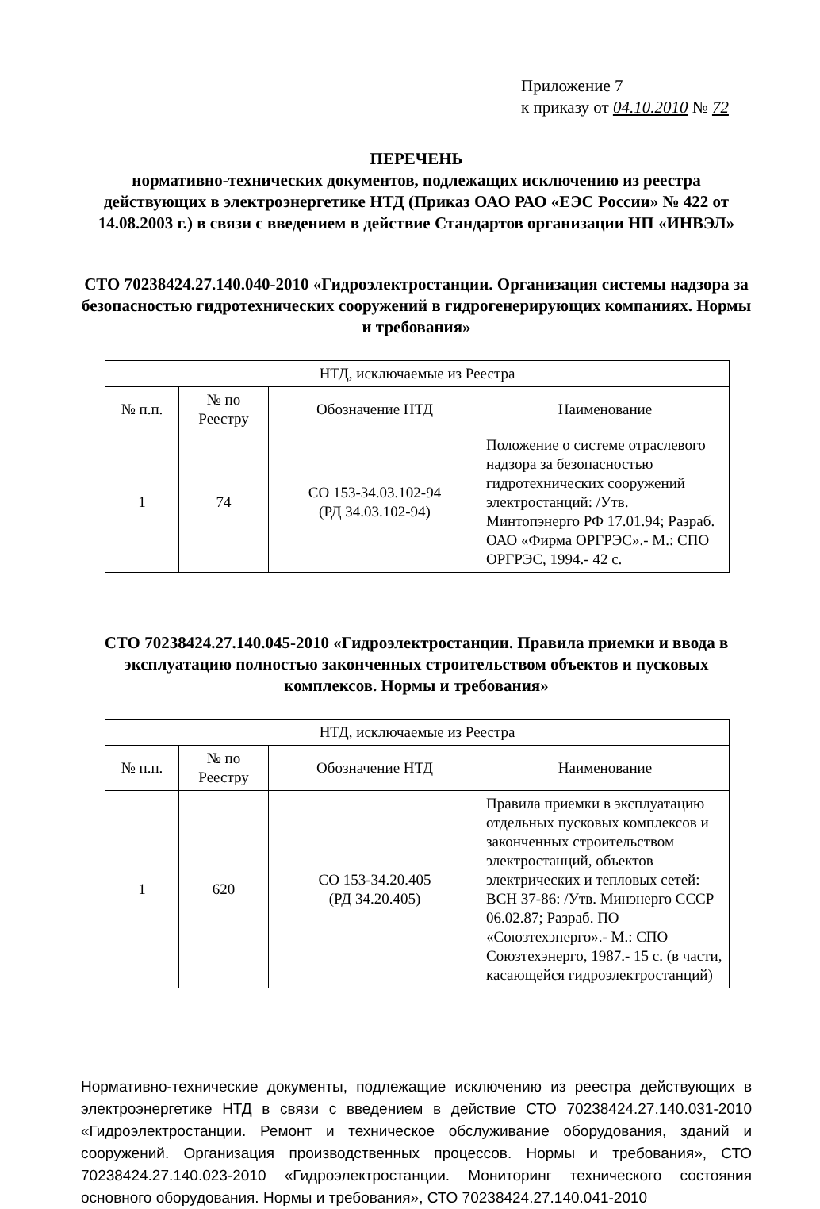Приложение 7
к приказу от 04.10.2010 № 72
ПЕРЕЧЕНЬ
нормативно-технических документов, подлежащих исключению из реестра действующих в электроэнергетике НТД (Приказ ОАО РАО «ЕЭС России» № 422 от 14.08.2003 г.) в связи с введением в действие Стандартов организации НП «ИНВЭЛ»
СТО 70238424.27.140.040-2010 «Гидроэлектростанции. Организация системы надзора за безопасностью гидротехнических сооружений в гидрогенерирующих компаниях. Нормы и требования»
| НТД, исключаемые из Реестра | | | |
| --- | --- | --- | --- |
| № п.п. | № по Реестру | Обозначение НТД | Наименование |
| 1 | 74 | СО 153-34.03.102-94 (РД 34.03.102-94) | Положение о системе отраслевого надзора за безопасностью гидротехнических сооружений электростанций: /Утв. Минтопэнерго РФ 17.01.94; Разраб. ОАО «Фирма ОРГРЭС».- М.: СПО ОРГРЭС, 1994.- 42 с. |
СТО 70238424.27.140.045-2010 «Гидроэлектростанции. Правила приемки и ввода в эксплуатацию полностью законченных строительством объектов и пусковых комплексов. Нормы и требования»
| НТД, исключаемые из Реестра | | | |
| --- | --- | --- | --- |
| № п.п. | № по Реестру | Обозначение НТД | Наименование |
| 1 | 620 | СО 153-34.20.405 (РД 34.20.405) | Правила приемки в эксплуатацию отдельных пусковых комплексов и законченных строительством электростанций, объектов электрических и тепловых сетей: ВСН 37-86: /Утв. Минэнерго СССР 06.02.87; Разраб. ПО «Союзтехэнерго».- М.: СПО Союзтехэнерго, 1987.- 15 с. (в части, касающейся гидроэлектростанций) |
Нормативно-технические документы, подлежащие исключению из реестра действующих в электроэнергетике НТД в связи с введением в действие СТО 70238424.27.140.031-2010 «Гидроэлектростанции. Ремонт и техническое обслуживание оборудования, зданий и сооружений. Организация производственных процессов. Нормы и требования», СТО 70238424.27.140.023-2010 «Гидроэлектростанции. Мониторинг технического состояния основного оборудования. Нормы и требования», СТО 70238424.27.140.041-2010